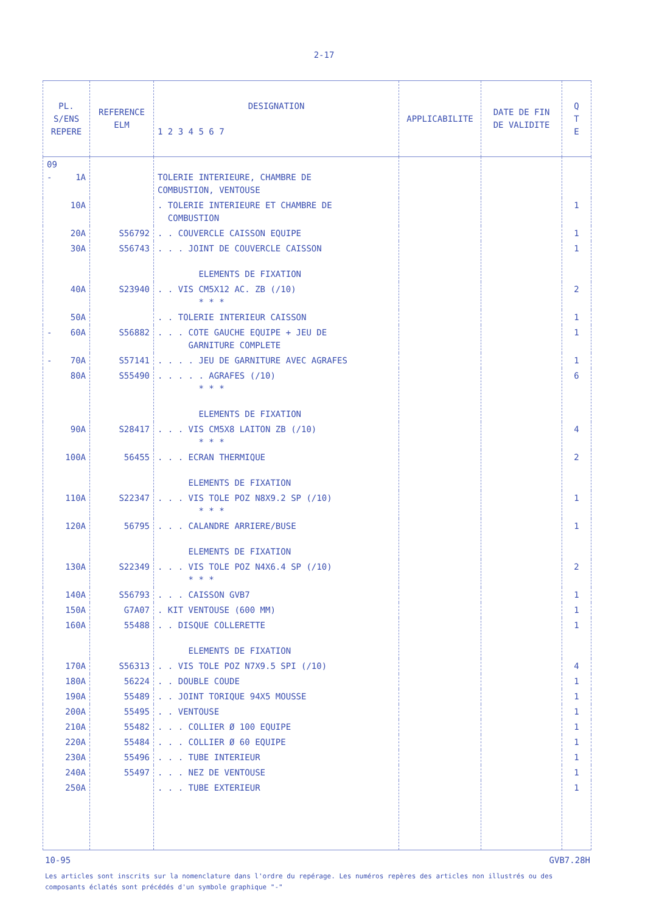2-17
| PL. S/ENS REPERE | REFERENCE ELM | DESIGNATION 1 2 3 4 5 6 7 | APPLICABILITE | DATE DE FIN DE VALIDITE | Q T E |
| --- | --- | --- | --- | --- | --- |
| 09 - 1A | | TOLERIE INTERIEURE, CHAMBRE DE COMBUSTION, VENTOUSE | | | |
| 10A | | . TOLERIE INTERIEURE ET CHAMBRE DE COMBUSTION | | | 1 |
| 20A | S56792 | . . COUVERCLE CAISSON EQUIPE | | | 1 |
| 30A | S56743 | . . . JOINT DE COUVERCLE CAISSON ELEMENTS DE FIXATION | | | 1 |
| 40A | S23940 | . . VIS CM5X12 AC. ZB (/10) * * * | | | 2 |
| 50A | | . . TOLERIE INTERIEUR CAISSON | | | 1 |
| - 60A | S56882 | . . . COTE GAUCHE EQUIPE + JEU DE GARNITURE COMPLETE | | | 1 |
| - 70A | S57141 | . . . . JEU DE GARNITURE AVEC AGRAFES | | | 1 |
| 80A | S55490 | . . . . . AGRAFES (/10) * * * ELEMENTS DE FIXATION | | | 6 |
| 90A | S28417 | . . . VIS CM5X8 LAITON ZB (/10) * * * | | | 4 |
| 100A | 56455 | . . . ECRAN THERMIQUE ELEMENTS DE FIXATION | | | 2 |
| 110A | S22347 | . . . VIS TOLE POZ N8X9.2 SP (/10) * * * | | | 1 |
| 120A | 56795 | . . . CALANDRE ARRIERE/BUSE ELEMENTS DE FIXATION | | | 1 |
| 130A | S22349 | . . . VIS TOLE POZ N4X6.4 SP (/10) * * * | | | 2 |
| 140A | S56793 | . . . CAISSON GVB7 | | | 1 |
| 150A | G7A07 | . KIT VENTOUSE (600 MM) | | | 1 |
| 160A | 55488 | . . DISQUE COLLERETTE ELEMENTS DE FIXATION | | | 1 |
| 170A | S56313 | . . VIS TOLE POZ N7X9.5 SPI (/10) | | | 4 |
| 180A | 56224 | . . DOUBLE COUDE | | | 1 |
| 190A | 55489 | . . JOINT TORIQUE 94X5 MOUSSE | | | 1 |
| 200A | 55495 | . . VENTOUSE | | | 1 |
| 210A | 55482 | . . . COLLIER Ø 100 EQUIPE | | | 1 |
| 220A | 55484 | . . . COLLIER Ø 60 EQUIPE | | | 1 |
| 230A | 55496 | . . . TUBE INTERIEUR | | | 1 |
| 240A | 55497 | . . . NEZ DE VENTOUSE | | | 1 |
| 250A | | . . . TUBE EXTERIEUR | | | 1 |
10-95 GVB7.28H
Les articles sont inscrits sur la nomenclature dans l'ordre du repérage. Les numéros repères des articles non illustrés ou des composants éclatés sont précédés d'un symbole graphique "-"